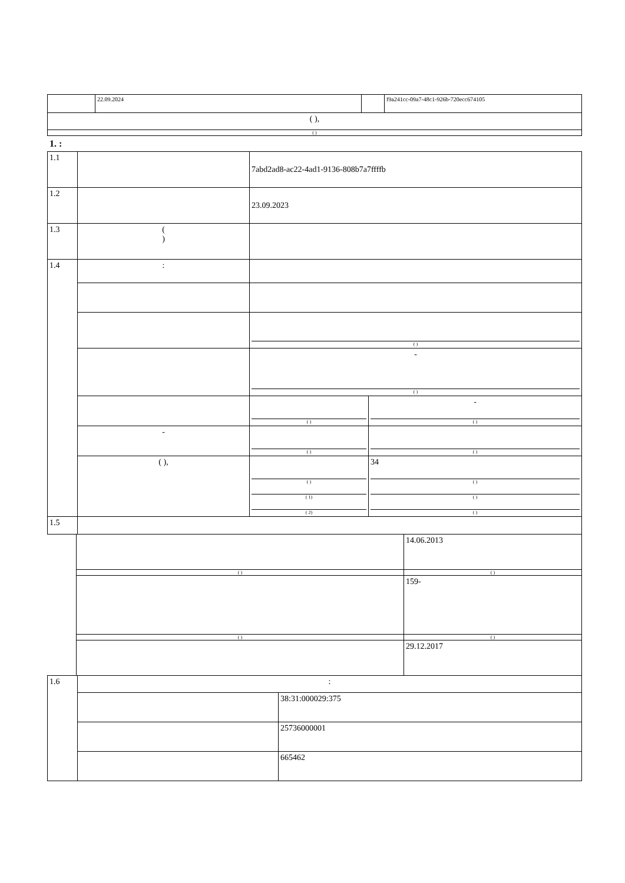| | 22.09.2024 | | f9a241cc-09a7-48c1-926b-720ecc674105 |
| ( ), | | | |
| ( ) | | | |
1. :
| 1.1 | | 7abd2ad8-ac22-4ad1-9136-808b7a7ffffb | |
| 1.2 | | 23.09.2023 | |
| 1.3 | ( ) | | |
| 1.4 | : | | |
| | | ( ) | |
| | | - ( ) | |
| | | ( ) | - ( ) |
| | - | ( ) | ( ) |
| | ( ), | ( ) ( 1) ( 2) | 34 ( ) ( ) ( ) |
| 1.5 | | | |
| | 14.06.2013 |
| ( ) | ( ) |
| | 159- |
| ( ) | ( ) |
| | 29.12.2017 |
| 1.6 | : | |
| | | 38:31:000029:375 |
| | | 25736000001 |
| | | 665462 |